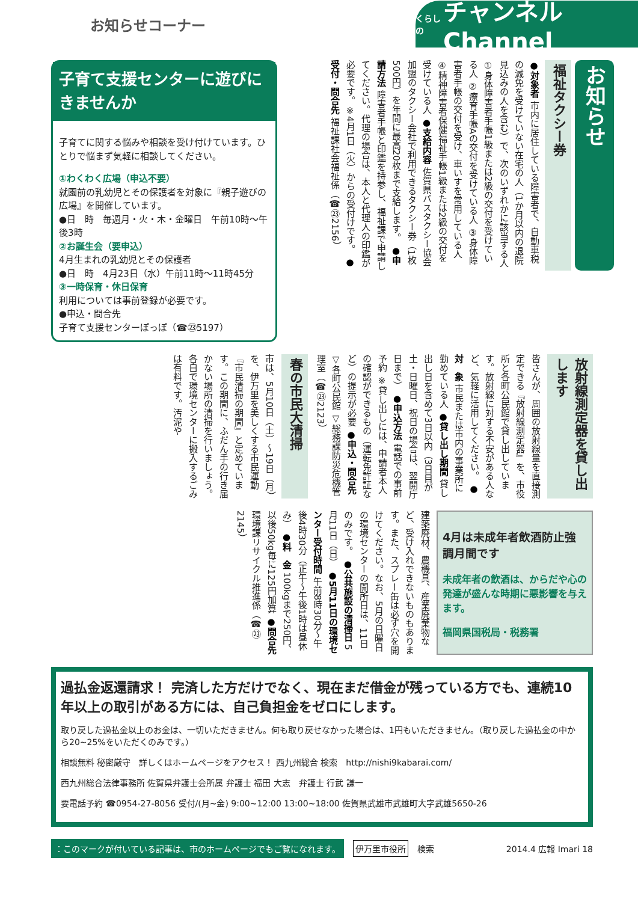お知らせコーナー
くらしの チャンネル Channel
子育て支援センターに遊びにきませんか
子育てに関する悩みや相談を受け付けています。ひとりで悩まず気軽に相談してください。
①わくわく広場（申込不要）
就園前の乳幼児とその保護者を対象に『親子遊びの広場』を開催しています。
●日　時　毎週月・火・木・金曜日　午前10時～午後3時
②お誕生会（要申込）
4月生まれの乳幼児とその保護者
●日　時　4月23日（水）午前11時～11時45分
③一時保育・休日保育
利用については事前登録が必要です。
●申込・問合先
子育て支援センターぽっぽ（☎㉓5197）
お知らせ
福祉タクシー券
●対象者 市内に居住している障害者で、自動車税の減免を受けていない在宅の人（1か月以内の退院見込みの人を含む）で、次のいずれかに該当する人 ①身体障害者手帳1級または2級の交付を受けている人 ②療育手帳Aの交付を受けている人 ③身体障害者手帳の交付を受け、車いすを常用している人 ④精神障害者保健福祉手帳1級または2級の交付を受けている人 ●支給内容 佐賀県バスタクシー協会加盟のタクシー会社で利用できるタクシー券（1枚500円）を年間に最高20枚まで支給します。 ●申請方法 障害者手帳と印鑑を持参し、福祉課で申請してください。代理の場合は、本人と代理人の印鑑が必要です。※4月1日（火）からの受付けです。 ●受付・問合先 福祉課社会福祉係（☎㉓2156）
放射線測定器を貸し出します
皆さんが、周囲の放射線量を直接測定できる『放射線測定器』を、市役所と各町公民館で貸し出しています。放射線に対する不安がある人など、気軽に活用してください。 ●対　象 市民または市内の事業所に勤めている人 ●貸し出し期間 貸し出し日を含めて3日以内（3日目が土・日曜日、祝日の場合は、翌開庁日まで） ●申込方法 電話での事前予約 ※貸し出しには、申請者本人の確認ができるもの（運転免許証など）の提示が必要 ●申込・問合先 ▽各町公民館 ▽総務課防災危機管理室（☎㉓2123）
春の市民大清掃
市は、5月10日（土）～19日（月）を、伊万里を美しくする市民運動『市民清掃の期間』と定めています。この期間に、ふだん手の行き届かない場所の清掃を行いましょう。各自で環境センターに搬入するごみは有料です。汚泥や
4月は未成年者飲酒防止強調月間です
未成年者の飲酒は、からだや心の発達が盛んな時期に悪影響を与えます。
福岡県国税局・税務署
建築廃材、農機具、産業廃棄物など、受け入れできないものもあります。また、スプレー缶は必ず穴を開けてください。なお、5月の日曜日の環境センターの開所日は、11日のみです。 ●公共施設の清掃日 5月11日（日） ●5月11日の環境センター受付時間 午前8時30分～午後4時30分（正午～午後1時は昼休み） ●料　金 100kgまで250円、以後50kg毎に125円加算 ●問合先 環境課リサイクル推進係（☎㉓2145）
過払金返還請求！ 完済した方だけでなく、現在まだ借金が残っている方でも、連続10年以上の取引がある方には、自己負担金をゼロにします。
取り戻した過払金以上のお金は、一切いただきません。何も取り戻せなかった場合は、1円もいただきません。（取り戻した過払金の中から20~25%をいただくのみです。）
相談無料 秘密厳守　詳しくはホームページをアクセス！ 西九州総合 検索　http://nishi9kabarai.com/
西九州総合法律事務所 佐賀県弁護士会所属 弁護士 福田 大志　弁護士 行武 謙一
要電話予約 ☎0954-27-8056 受付/(月~金) 9:00~12:00 13:00~18:00 佐賀県武雄市武雄町大字武雄5650-26
：このマークが付いている記事は、市のホームページでもご覧になれます。 伊万里市役所 検索 2014.4 広報 Imari 18